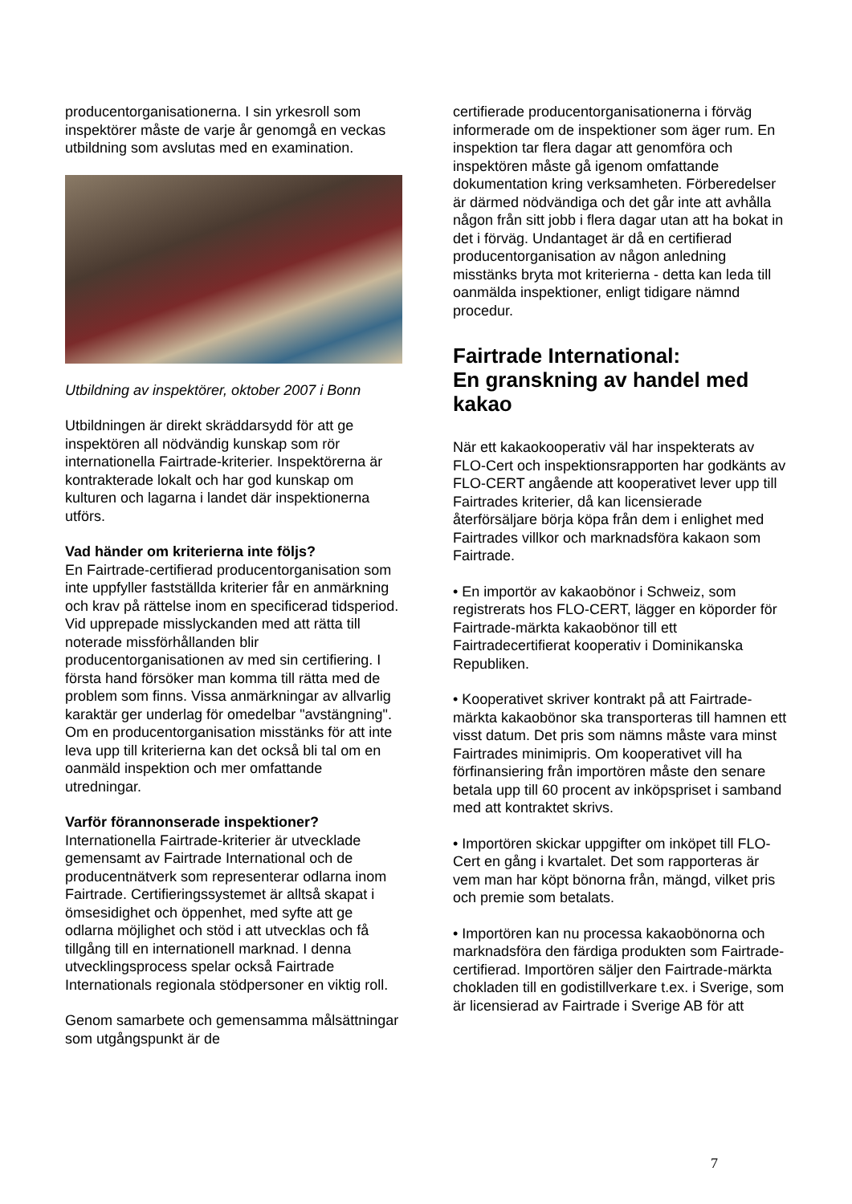producentorganisationerna. I sin yrkesroll som inspektörer måste de varje år genomgå en veckas utbildning som avslutas med en examination.
Utbildning av inspektörer, oktober 2007 i Bonn
Utbildningen är direkt skräddarsydd för att ge inspektören all nödvändig kunskap som rör internationella Fairtrade-kriterier. Inspektörerna är kontrakterade lokalt och har god kunskap om kulturen och lagarna i landet där inspektionerna utförs.
Vad händer om kriterierna inte följs?
En Fairtrade-certifierad producentorganisation som inte uppfyller fastställda kriterier får en anmärkning och krav på rättelse inom en specificerad tidsperiod. Vid upprepade misslyckanden med att rätta till noterade missförhållanden blir producentorganisationen av med sin certifiering. I första hand försöker man komma till rätta med de problem som finns. Vissa anmärkningar av allvarlig karaktär ger underlag för omedelbar "avstängning". Om en producentorganisation misstänks för att inte leva upp till kriterierna kan det också bli tal om en oanmäld inspektion och mer omfattande utredningar.
Varför förannonserade inspektioner?
Internationella Fairtrade-kriterier är utvecklade gemensamt av Fairtrade International och de producentnätverk som representerar odlarna inom Fairtrade. Certifieringssystemet är alltså skapat i ömsesidighet och öppenhet, med syfte att ge odlarna möjlighet och stöd i att utvecklas och få tillgång till en internationell marknad. I denna utvecklingsprocess spelar också Fairtrade Internationals regionala stödpersoner en viktig roll.
Genom samarbete och gemensamma målsättningar som utgångspunkt är de
certifierade producentorganisationerna i förväg informerade om de inspektioner som äger rum. En inspektion tar flera dagar att genomföra och inspektören måste gå igenom omfattande dokumentation kring verksamheten. Förberedelser är därmed nödvändiga och det går inte att avhålla någon från sitt jobb i flera dagar utan att ha bokat in det i förväg. Undantaget är då en certifierad producentorganisation av någon anledning misstänks bryta mot kriterierna - detta kan leda till oanmälda inspektioner, enligt tidigare nämnd procedur.
Fairtrade International:
En granskning av handel med kakao
När ett kakaokooperativ väl har inspekterats av FLO-Cert och inspektionsrapporten har godkänts av FLO-CERT angående att kooperativet lever upp till Fairtrades kriterier, då kan licensierade återförsäljare börja köpa från dem i enlighet med Fairtrades villkor och marknadsföra kakaon som Fairtrade.
• En importör av kakaobönor i Schweiz, som registrerats hos FLO-CERT, lägger en köporder för Fairtrade-märkta kakaobönor till ett Fairtradecertifierat kooperativ i Dominikanska Republiken.
• Kooperativet skriver kontrakt på att Fairtrade-märkta kakaobönor ska transporteras till hamnen ett visst datum. Det pris som nämns måste vara minst Fairtrades minimipris. Om kooperativet vill ha förfinansiering från importören måste den senare betala upp till 60 procent av inköpspriset i samband med att kontraktet skrivs.
• Importören skickar uppgifter om inköpet till FLO-Cert en gång i kvartalet. Det som rapporteras är vem man har köpt bönorna från, mängd, vilket pris och premie som betalats.
• Importören kan nu processa kakaobönorna och marknadsföra den färdiga produkten som Fairtrade-certifierad. Importören säljer den Fairtrade-märkta chokladen till en godistillverkare t.ex. i Sverige, som är licensierad av Fairtrade i Sverige AB för att
7